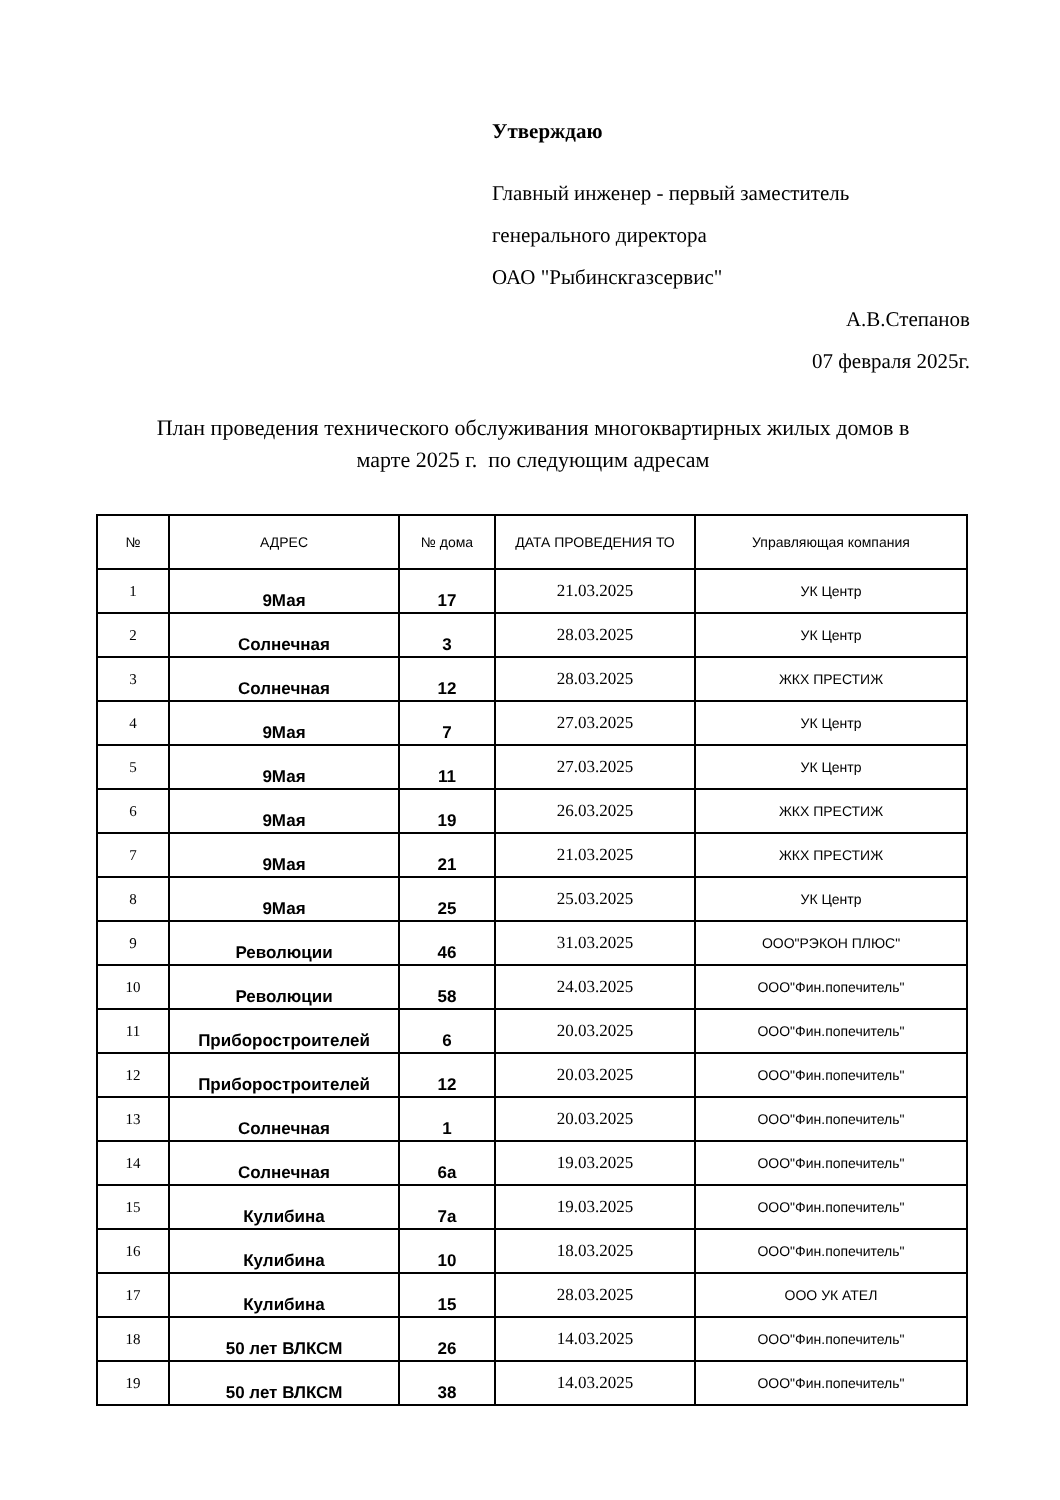Утверждаю
Главный инженер - первый заместитель
генерального директора
ОАО "Рыбинскгазсервис"
А.В.Степанов
07 февраля 2025г.
План проведения технического обслуживания многоквартирных жилых домов в
марте 2025 г. по следующим адресам
| № | АДРЕС | № дома | ДАТА ПРОВЕДЕНИЯ ТО | Управляющая компания |
| --- | --- | --- | --- | --- |
| 1 | 9Мая | 17 | 21.03.2025 | УК Центр |
| 2 | Солнечная | 3 | 28.03.2025 | УК Центр |
| 3 | Солнечная | 12 | 28.03.2025 | ЖКХ ПРЕСТИЖ |
| 4 | 9Мая | 7 | 27.03.2025 | УК Центр |
| 5 | 9Мая | 11 | 27.03.2025 | УК Центр |
| 6 | 9Мая | 19 | 26.03.2025 | ЖКХ ПРЕСТИЖ |
| 7 | 9Мая | 21 | 21.03.2025 | ЖКХ ПРЕСТИЖ |
| 8 | 9Мая | 25 | 25.03.2025 | УК Центр |
| 9 | Революции | 46 | 31.03.2025 | ООО"РЭКОН ПЛЮС" |
| 10 | Революции | 58 | 24.03.2025 | ООО"Фин.попечитель" |
| 11 | Приборостроителей | 6 | 20.03.2025 | ООО"Фин.попечитель" |
| 12 | Приборостроителей | 12 | 20.03.2025 | ООО"Фин.попечитель" |
| 13 | Солнечная | 1 | 20.03.2025 | ООО"Фин.попечитель" |
| 14 | Солнечная | 6а | 19.03.2025 | ООО"Фин.попечитель" |
| 15 | Кулибина | 7а | 19.03.2025 | ООО"Фин.попечитель" |
| 16 | Кулибина | 10 | 18.03.2025 | ООО"Фин.попечитель" |
| 17 | Кулибина | 15 | 28.03.2025 | ООО УК АТЕЛ |
| 18 | 50 лет ВЛКСМ | 26 | 14.03.2025 | ООО"Фин.попечитель" |
| 19 | 50 лет ВЛКСМ | 38 | 14.03.2025 | ООО"Фин.попечитель" |